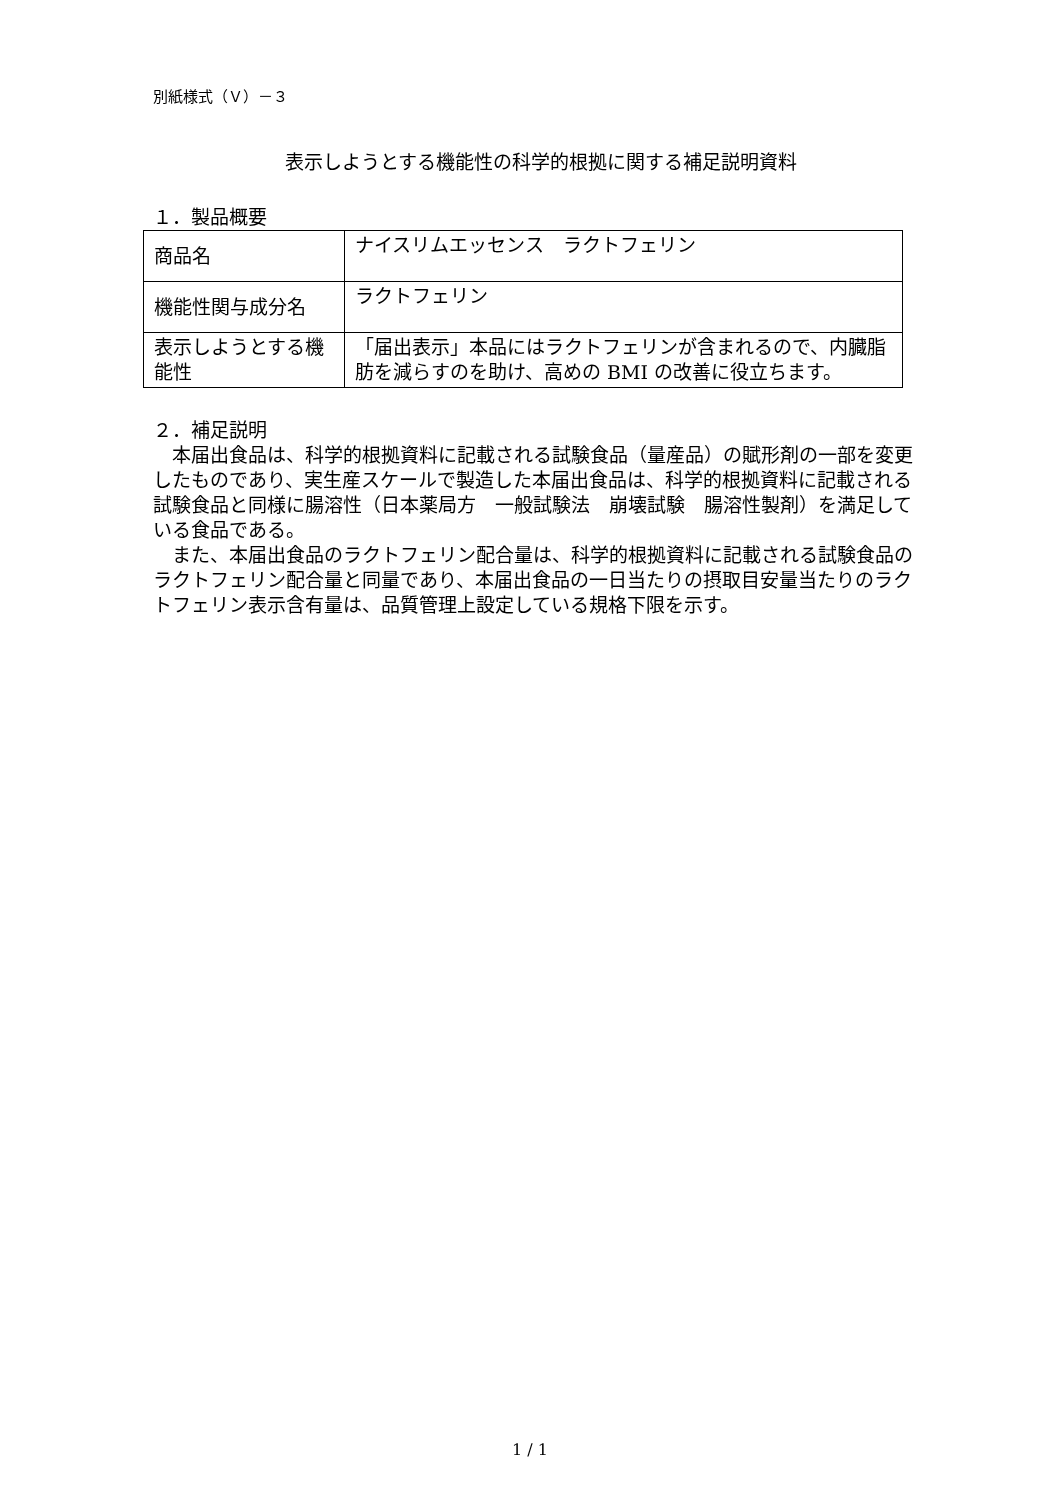別紙様式（Ｖ）－３
表示しようとする機能性の科学的根拠に関する補足説明資料
１．製品概要
| 商品名 | ナイスリムエッセンス ラクトフェリン |
| 機能性関与成分名 | ラクトフェリン |
| 表示しようとする機能性 | 「届出表示」本品にはラクトフェリンが含まれるので、内臓脂肪を減らすのを助け、高めの BMI の改善に役立ちます。 |
２．補足説明
本届出食品は、科学的根拠資料に記載される試験食品（量産品）の賦形剤の一部を変更したものであり、実生産スケールで製造した本届出食品は、科学的根拠資料に記載される試験食品と同様に腸溶性（日本薬局方　一般試験法　崩壊試験　腸溶性製剤）を満足している食品である。
また、本届出食品のラクトフェリン配合量は、科学的根拠資料に記載される試験食品のラクトフェリン配合量と同量であり、本届出食品の一日当たりの摂取目安量当たりのラクトフェリン表示含有量は、品質管理上設定している規格下限を示す。
1 / 1